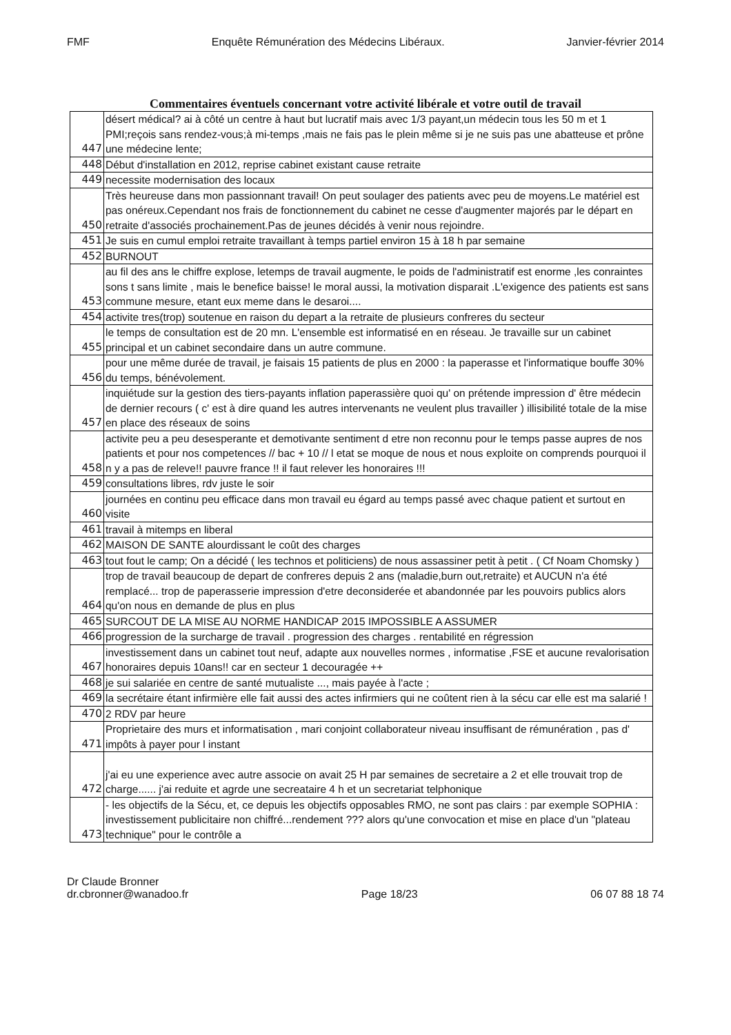FMF Enquête Rémunération des Médecins Libéraux. Janvier-février 2014
Commentaires éventuels concernant votre activité libérale et votre outil de travail
| 447 | désert médical? ai à côté un centre à haut but lucratif mais avec 1/3 payant,un médecin tous les 50 m et 1 PMI;reçois sans rendez-vous;à mi-temps ,mais ne fais pas le plein même si je ne suis pas une abatteuse et prône une médecine lente; |
| 448 | Début d'installation en 2012, reprise cabinet existant cause retraite |
| 449 | necessite modernisation des locaux |
| 450 | Très heureuse dans mon passionnant travail! On peut soulager des patients avec peu de moyens.Le matériel est pas onéreux.Cependant nos frais de fonctionnement du cabinet ne cesse d'augmenter majorés par le départ en retraite d'associés prochainement.Pas de jeunes décidés à venir nous rejoindre. |
| 451 | Je suis en cumul emploi retraite travaillant à temps partiel environ 15 à 18 h par semaine |
| 452 | BURNOUT |
| 453 | au fil des ans le chiffre explose, letemps de travail augmente, le poids de l'administratif est enorme ,les conraintes sons t sans limite , mais le benefice baisse! le moral aussi, la motivation disparait .L'exigence des patients est sans commune mesure, etant eux meme dans le desaroi.... |
| 454 | activite tres(trop) soutenue en raison du depart a la retraite de plusieurs confreres du secteur |
| 455 | le temps de consultation est de 20 mn. L'ensemble est informatisé en en réseau. Je travaille sur un cabinet principal et un cabinet secondaire dans un autre commune. |
| 456 | pour une même durée de travail, je faisais 15 patients de plus en 2000 : la paperasse et l'informatique bouffe 30% du temps, bénévolement. |
| 457 | inquiétude sur la gestion des tiers-payants inflation paperassière quoi qu' on prétende impression d' être médecin de dernier recours ( c' est à dire quand les autres intervenants ne veulent plus travailler ) illisibilité totale de la mise en place des réseaux de soins |
| 458 | activite peu a peu desesperante et demotivante sentiment d etre non reconnu pour le temps passe aupres de nos patients et pour nos competences // bac + 10 // l etat se moque de nous et nous exploite on comprends pourquoi il n y a pas de releve!! pauvre france !! il faut relever les honoraires !!! |
| 459 | consultations libres, rdv juste le soir |
| 460 | journées en continu peu efficace dans mon travail eu égard au temps passé avec chaque patient et surtout en visite |
| 461 | travail à mitemps en liberal |
| 462 | MAISON DE SANTE alourdissant le coût des charges |
| 463 | tout fout le camp; On a décidé ( les technos et politiciens) de nous assassiner petit à petit . ( Cf Noam Chomsky ) |
| 464 | trop de travail beaucoup de depart de confreres depuis 2 ans (maladie,burn out,retraite) et AUCUN n'a été remplacé... trop de paperasserie impression d'etre deconsiderée et abandonnée par les pouvoirs publics alors qu'on nous en demande de plus en plus |
| 465 | SURCOUT DE LA MISE AU NORME HANDICAP 2015 IMPOSSIBLE A ASSUMER |
| 466 | progression de la surcharge de travail . progression des charges . rentabilité en régression |
| 467 | investissement dans un cabinet tout neuf, adapte aux nouvelles normes , informatise ,FSE et aucune revalorisation honoraires depuis 10ans!! car en secteur 1 decouragée ++ |
| 468 | je sui salariée en centre de santé mutualiste ..., mais payée à l'acte ; |
| 469 | la secrétaire étant infirmière elle fait aussi des actes infirmiers qui ne coûtent rien à la sécu car elle est ma salarié ! |
| 470 | 2 RDV par heure |
| 471 | Proprietaire des murs et informatisation , mari conjoint collaborateur niveau insuffisant de rémunération , pas d' impôts à payer pour l instant |
| 472 | j'ai eu une experience avec autre associe on avait 25 H par semaines de secretaire a 2 et elle trouvait trop de charge...... j'ai reduite et agrde une secreataire 4 h et un secretariat telphonique |
| 473 | - les objectifs de la Sécu, et, ce depuis les objectifs opposables RMO, ne sont pas clairs : par exemple SOPHIA : investissement publicitaire non chiffré...rendement ??? alors qu'une convocation et mise en place d'un "plateau technique" pour le contrôle a |
Dr Claude Bronner
dr.cbronner@wanadoo.fr Page 18/23 06 07 88 18 74